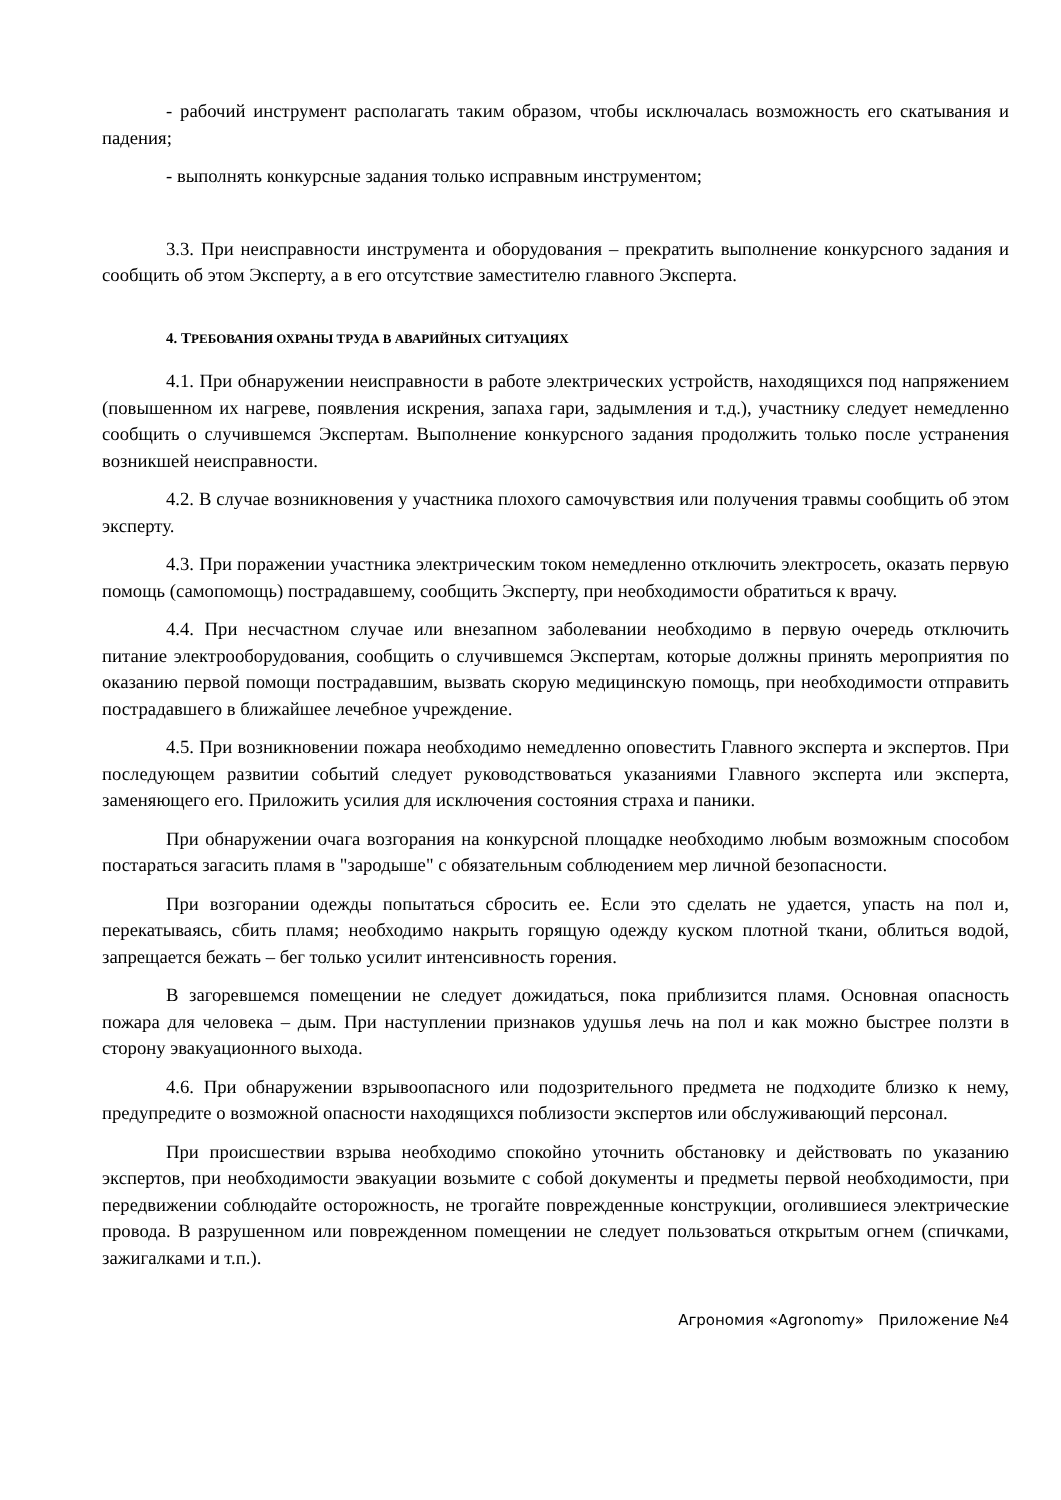- рабочий инструмент располагать таким образом, чтобы исключалась возможность его скатывания и падения;
- выполнять конкурсные задания только исправным инструментом;
3.3. При неисправности инструмента и оборудования – прекратить выполнение конкурсного задания и сообщить об этом Эксперту, а в его отсутствие заместителю главного Эксперта.
4. ТРЕБОВАНИЯ ОХРАНЫ ТРУДА В АВАРИЙНЫХ СИТУАЦИЯХ
4.1. При обнаружении неисправности в работе электрических устройств, находящихся под напряжением (повышенном их нагреве, появления искрения, запаха гари, задымления и т.д.), участнику следует немедленно сообщить о случившемся Экспертам. Выполнение конкурсного задания продолжить только после устранения возникшей неисправности.
4.2. В случае возникновения у участника плохого самочувствия или получения травмы сообщить об этом эксперту.
4.3. При поражении участника электрическим током немедленно отключить электросеть, оказать первую помощь (самопомощь) пострадавшему, сообщить Эксперту, при необходимости обратиться к врачу.
4.4. При несчастном случае или внезапном заболевании необходимо в первую очередь отключить питание электрооборудования, сообщить о случившемся Экспертам, которые должны принять мероприятия по оказанию первой помощи пострадавшим, вызвать скорую медицинскую помощь, при необходимости отправить пострадавшего в ближайшее лечебное учреждение.
4.5. При возникновении пожара необходимо немедленно оповестить Главного эксперта и экспертов. При последующем развитии событий следует руководствоваться указаниями Главного эксперта или эксперта, заменяющего его. Приложить усилия для исключения состояния страха и паники.
При обнаружении очага возгорания на конкурсной площадке необходимо любым возможным способом постараться загасить пламя в "зародыше" с обязательным соблюдением мер личной безопасности.
При возгорании одежды попытаться сбросить ее. Если это сделать не удается, упасть на пол и, перекатываясь, сбить пламя; необходимо накрыть горящую одежду куском плотной ткани, облиться водой, запрещается бежать – бег только усилит интенсивность горения.
В загоревшемся помещении не следует дожидаться, пока приблизится пламя. Основная опасность пожара для человека – дым. При наступлении признаков удушья лечь на пол и как можно быстрее ползти в сторону эвакуационного выхода.
4.6. При обнаружении взрывоопасного или подозрительного предмета не подходите близко к нему, предупредите о возможной опасности находящихся поблизости экспертов или обслуживающий персонал.
При происшествии взрыва необходимо спокойно уточнить обстановку и действовать по указанию экспертов, при необходимости эвакуации возьмите с собой документы и предметы первой необходимости, при передвижении соблюдайте осторожность, не трогайте поврежденные конструкции, оголившиеся электрические провода. В разрушенном или поврежденном помещении не следует пользоваться открытым огнем (спичками, зажигалками и т.п.).
Агрономия «Agronomy» Приложение №4